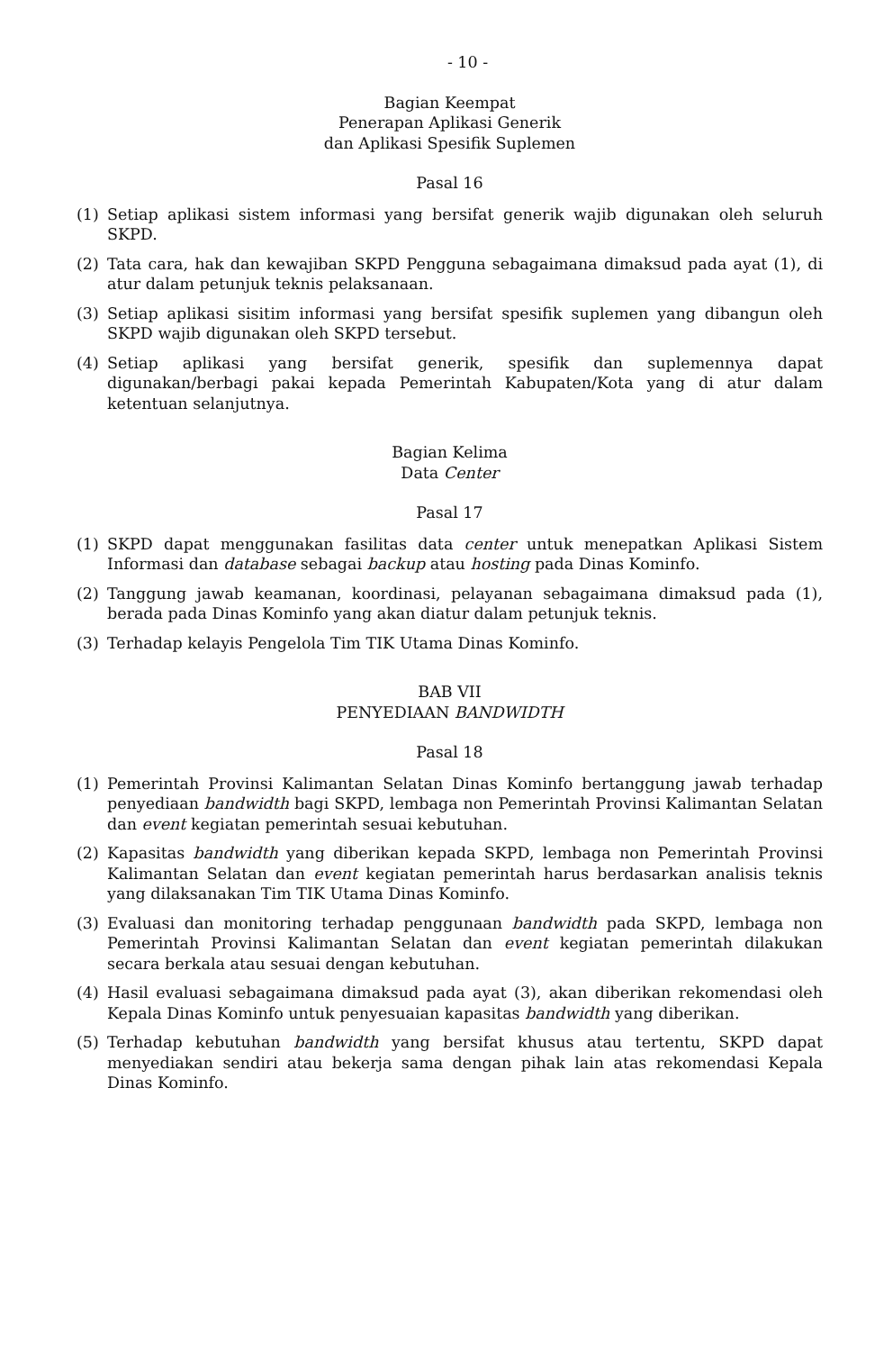- 10 -
Bagian Keempat
Penerapan Aplikasi Generik
dan Aplikasi Spesifik Suplemen
Pasal 16
(1) Setiap aplikasi sistem informasi yang bersifat generik wajib digunakan oleh seluruh SKPD.
(2) Tata cara, hak dan kewajiban SKPD Pengguna sebagaimana dimaksud pada ayat (1), di atur dalam petunjuk teknis pelaksanaan.
(3) Setiap aplikasi sisitim informasi yang bersifat spesifik suplemen yang dibangun oleh SKPD wajib digunakan oleh SKPD tersebut.
(4) Setiap aplikasi yang bersifat generik, spesifik dan suplemennya dapat digunakan/berbagi pakai kepada Pemerintah Kabupaten/Kota yang di atur dalam ketentuan selanjutnya.
Bagian Kelima
Data Center
Pasal 17
(1) SKPD dapat menggunakan fasilitas data center untuk menepatkan Aplikasi Sistem Informasi dan database sebagai backup atau hosting pada Dinas Kominfo.
(2) Tanggung jawab keamanan, koordinasi, pelayanan sebagaimana dimaksud pada (1), berada pada Dinas Kominfo yang akan diatur dalam petunjuk teknis.
(3) Terhadap kelayis Pengelola Tim TIK Utama Dinas Kominfo.
BAB VII
PENYEDIAAN BANDWIDTH
Pasal 18
(1) Pemerintah Provinsi Kalimantan Selatan Dinas Kominfo bertanggung jawab terhadap penyediaan bandwidth bagi SKPD, lembaga non Pemerintah Provinsi Kalimantan Selatan dan event kegiatan pemerintah sesuai kebutuhan.
(2) Kapasitas bandwidth yang diberikan kepada SKPD, lembaga non Pemerintah Provinsi Kalimantan Selatan dan event kegiatan pemerintah harus berdasarkan analisis teknis yang dilaksanakan Tim TIK Utama Dinas Kominfo.
(3) Evaluasi dan monitoring terhadap penggunaan bandwidth pada SKPD, lembaga non Pemerintah Provinsi Kalimantan Selatan dan event kegiatan pemerintah dilakukan secara berkala atau sesuai dengan kebutuhan.
(4) Hasil evaluasi sebagaimana dimaksud pada ayat (3), akan diberikan rekomendasi oleh Kepala Dinas Kominfo untuk penyesuaian kapasitas bandwidth yang diberikan.
(5) Terhadap kebutuhan bandwidth yang bersifat khusus atau tertentu, SKPD dapat menyediakan sendiri atau bekerja sama dengan pihak lain atas rekomendasi Kepala Dinas Kominfo.